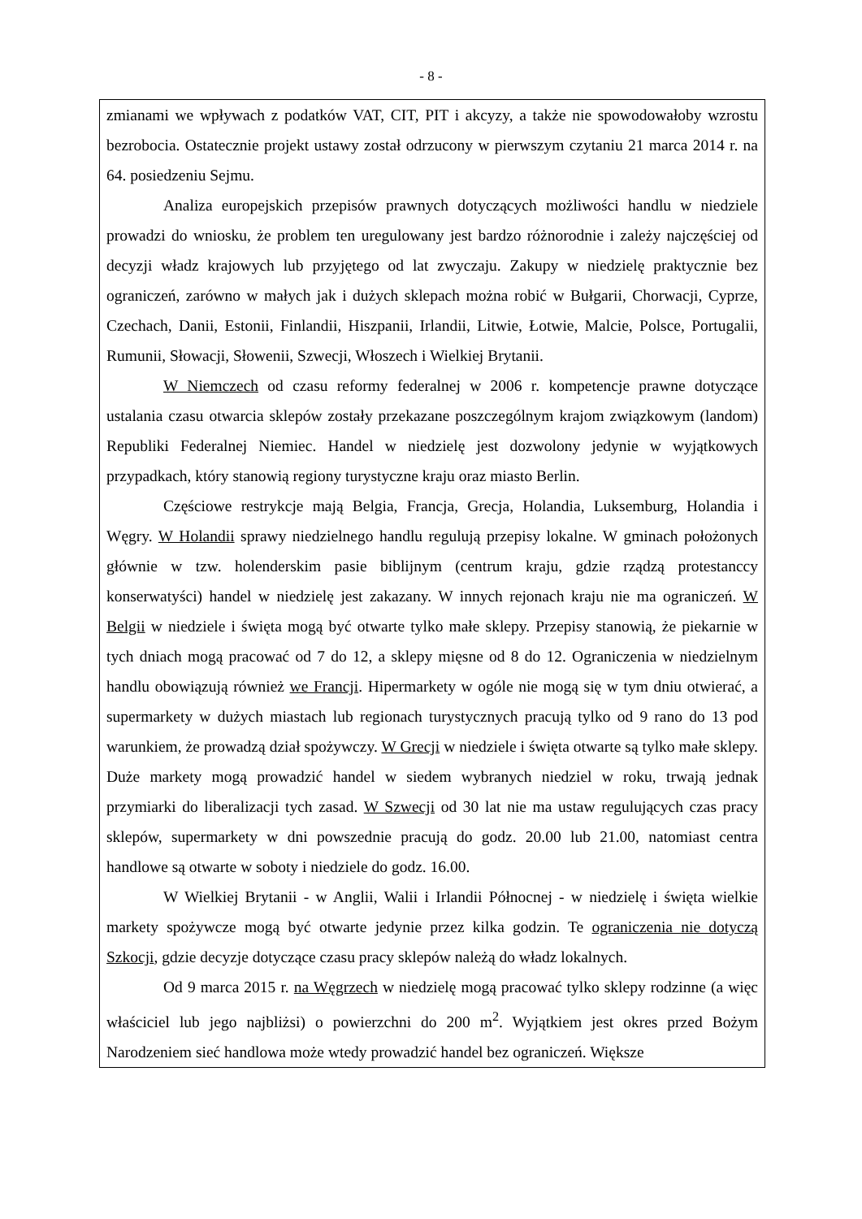- 8 -
zmianami we wpływach z podatków VAT, CIT, PIT i akcyzy, a także nie spowodowałoby wzrostu bezrobocia. Ostatecznie projekt ustawy został odrzucony w pierwszym czytaniu 21 marca 2014 r. na 64. posiedzeniu Sejmu.
Analiza europejskich przepisów prawnych dotyczących możliwości handlu w niedziele prowadzi do wniosku, że problem ten uregulowany jest bardzo różnorodnie i zależy najczęściej od decyzji władz krajowych lub przyjętego od lat zwyczaju. Zakupy w niedzielę praktycznie bez ograniczeń, zarówno w małych jak i dużych sklepach można robić w Bułgarii, Chorwacji, Cyprze, Czechach, Danii, Estonii, Finlandii, Hiszpanii, Irlandii, Litwie, Łotwie, Malcie, Polsce, Portugalii, Rumunii, Słowacji, Słowenii, Szwecji, Włoszech i Wielkiej Brytanii.
W Niemczech od czasu reformy federalnej w 2006 r. kompetencje prawne dotyczące ustalania czasu otwarcia sklepów zostały przekazane poszczególnym krajom związkowym (landom) Republiki Federalnej Niemiec. Handel w niedzielę jest dozwolony jedynie w wyjątkowych przypadkach, który stanowią regiony turystyczne kraju oraz miasto Berlin.
Częściowe restrykcje mają Belgia, Francja, Grecja, Holandia, Luksemburg, Holandia i Węgry. W Holandii sprawy niedzielnego handlu regulują przepisy lokalne. W gminach położonych głównie w tzw. holenderskim pasie biblijnym (centrum kraju, gdzie rządzą protestanccy konserwatyści) handel w niedzielę jest zakazany. W innych rejonach kraju nie ma ograniczeń. W Belgii w niedziele i święta mogą być otwarte tylko małe sklepy. Przepisy stanowią, że piekarnie w tych dniach mogą pracować od 7 do 12, a sklepy mięsne od 8 do 12. Ograniczenia w niedzielnym handlu obowiązują również we Francji. Hipermarkety w ogóle nie mogą się w tym dniu otwierać, a supermarkety w dużych miastach lub regionach turystycznych pracują tylko od 9 rano do 13 pod warunkiem, że prowadzą dział spożywczy. W Grecji w niedziele i święta otwarte są tylko małe sklepy. Duże markety mogą prowadzić handel w siedem wybranych niedziel w roku, trwają jednak przymiarki do liberalizacji tych zasad. W Szwecji od 30 lat nie ma ustaw regulujących czas pracy sklepów, supermarkety w dni powszednie pracują do godz. 20.00 lub 21.00, natomiast centra handlowe są otwarte w soboty i niedziele do godz. 16.00.
W Wielkiej Brytanii - w Anglii, Walii i Irlandii Północnej - w niedzielę i święta wielkie markety spożywcze mogą być otwarte jedynie przez kilka godzin. Te ograniczenia nie dotyczą Szkocji, gdzie decyzje dotyczące czasu pracy sklepów należą do władz lokalnych.
Od 9 marca 2015 r. na Węgrzech w niedzielę mogą pracować tylko sklepy rodzinne (a więc właściciel lub jego najbliżsi) o powierzchni do 200 m<sup>2</sup>. Wyjątkiem jest okres przed Bożym Narodzeniem sieć handlowa może wtedy prowadzić handel bez ograniczeń. Większe